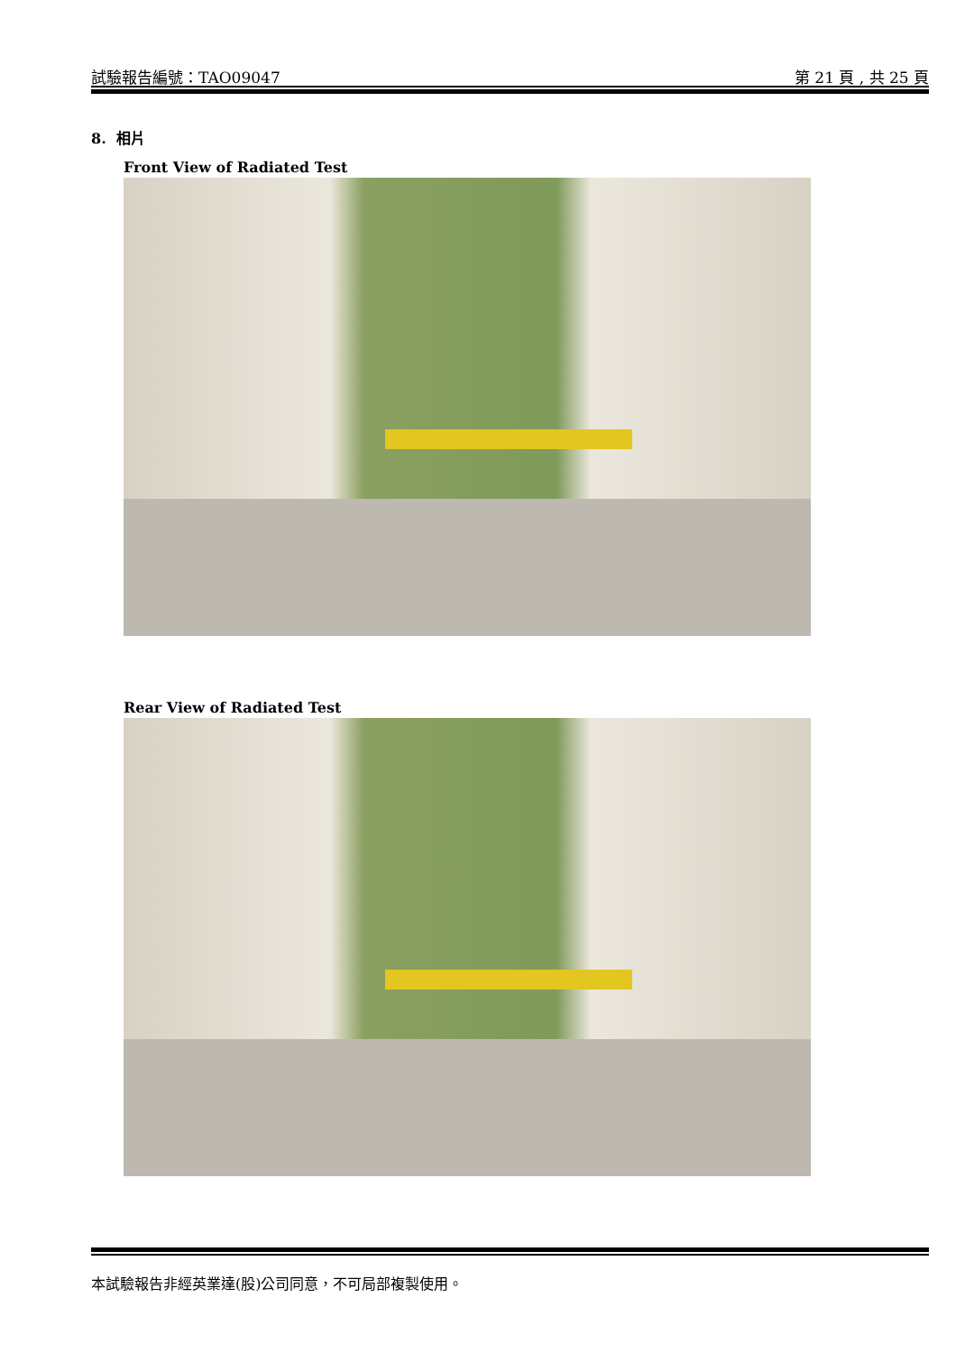試驗報告編號：TAO09047 第 21 頁 , 共 25 頁
8. 相片
Front View of Radiated Test
Rear View of Radiated Test
本試驗報告非經英業達(股)公司同意，不可局部複製使用。